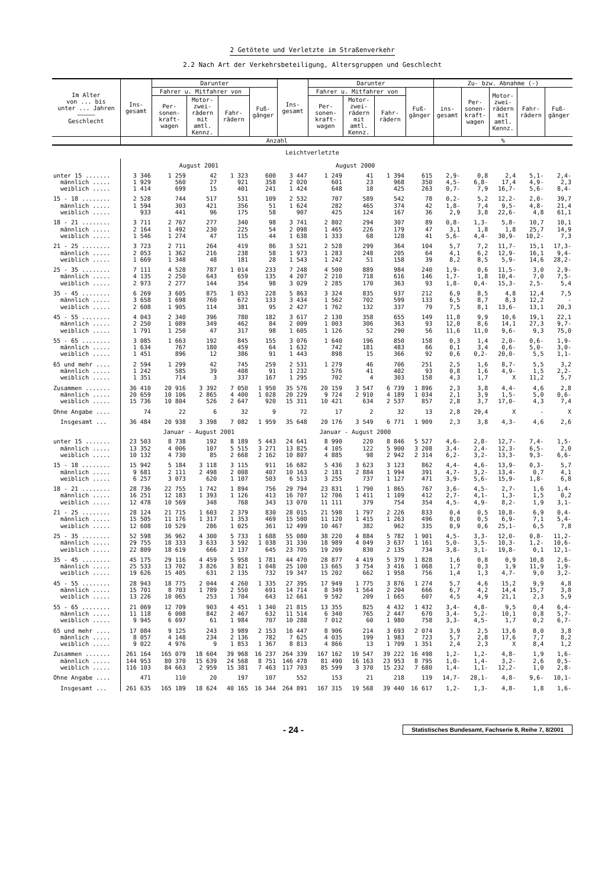2 Getötete und Verletzte im Straßenverkehr
2.2 Nach Art der Verkehrsbeteiligung, Altersgruppen und Geschlecht
| Im Alter von ... bis unter ... Jahren ――――― Geschlecht | Ins- gesamt | Darunter | | | | Ins- gesamt | Darunter | | | | Zu- bzw. Abnahme (-) | | | | |
| --- | --- | --- | --- | --- | --- | --- | --- | --- | --- | --- | --- | --- | --- | --- | --- |
| | | Fahrer u. Mitfahrer von | | | Fuß- gänger | | Fahrer u. Mitfahrer von | | | Fuß- gänger | ins- gesamt | Per- sonen- kraft- wagen | Motor- zwei- rädern mit amtl. Kennz. | Fahr- rädern | Fuß- gänger |
| | | Per- sonen- kraft- wagen | Motor- zwei- rädern mit amtl. Kennz. | Fahr- rädern | | | Per- sonen- kraft- wagen | Motor- zwei- rädern mit amtl. Kennz. | Fahr- rädern | | | | | | |
| | Anzahl | | | | | | | | | | % | | | | |
| Leichtverletzte | | | | | | | | | | | | | | | |
| | August 2001 | | | | | August 2000 | | | | | | | | | |
| unter 15 ....... | 3 346 | 1 259 | 42 | 1 323 | 600 | 3 447 | 1 249 | 41 | 1 394 | 615 | 2,9- | 0,8 | 2,4 | 5,1- | 2,4- |
| männlich ..... | 1 929 | 560 | 27 | 921 | 358 | 2 020 | 601 | 23 | 968 | 350 | 4,5- | 6,8- | 17,4 | 4,9- | 2,3 |
| weiblich ..... | 1 414 | 699 | 15 | 401 | 241 | 1 424 | 648 | 18 | 425 | 263 | 0,7- | 7,9 | 16,7- | 5,6- | 8,4- |
| 15 - 18 ........ | 2 528 | 744 | 517 | 531 | 109 | 2 532 | 707 | 589 | 542 | 78 | 0,2- | 5,2 | 12,2- | 2,0- | 39,7 |
| männlich ..... | 1 594 | 303 | 421 | 356 | 51 | 1 624 | 282 | 465 | 374 | 42 | 1,8- | 7,4 | 9,5- | 4,8- | 21,4 |
| weiblich ..... | 933 | 441 | 96 | 175 | 58 | 907 | 425 | 124 | 167 | 36 | 2,9 | 3,8 | 22,6- | 4,8 | 61,1 |
| 18 - 21 ........ | 3 711 | 2 767 | 277 | 340 | 98 | 3 741 | 2 802 | 294 | 307 | 89 | 0,8- | 1,3- | 5,8- | 10,7 | 10,1 |
| männlich ..... | 2 164 | 1 492 | 230 | 225 | 54 | 2 098 | 1 465 | 226 | 179 | 47 | 3,1 | 1,8 | 1,8 | 25,7 | 14,9 |
| weiblich ..... | 1 546 | 1 274 | 47 | 115 | 44 | 1 638 | 1 333 | 68 | 128 | 41 | 5,6- | 4,4- | 30,9- | 10,2- | 7,3 |
| 21 - 25 ........ | 3 723 | 2 711 | 264 | 419 | 86 | 3 521 | 2 528 | 299 | 364 | 104 | 5,7 | 7,2 | 11,7- | 15,1 | 17,3- |
| männlich ..... | 2 053 | 1 362 | 216 | 238 | 58 | 1 973 | 1 283 | 248 | 205 | 64 | 4,1 | 6,2 | 12,9- | 16,1 | 9,4- |
| weiblich ..... | 1 669 | 1 348 | 48 | 181 | 28 | 1 543 | 1 242 | 51 | 158 | 39 | 8,2 | 8,5 | 5,9- | 14,6 | 28,2- |
| 25 - 35 ........ | 7 111 | 4 528 | 787 | 1 014 | 233 | 7 248 | 4 500 | 889 | 984 | 240 | 1,9- | 0,6 | 11,5- | 3,0 | 2,9- |
| männlich ..... | 4 135 | 2 250 | 643 | 659 | 135 | 4 207 | 2 210 | 718 | 616 | 146 | 1,7- | 1,8 | 10,4- | 7,0 | 7,5- |
| weiblich ..... | 2 973 | 2 277 | 144 | 354 | 98 | 3 029 | 2 285 | 170 | 363 | 93 | 1,8- | 0,4- | 15,3- | 2,5- | 5,4 |
| 35 - 45 ........ | 6 269 | 3 605 | 875 | 1 053 | 228 | 5 863 | 3 324 | 835 | 937 | 212 | 6,9 | 8,5 | 4,8 | 12,4 | 7,5 |
| männlich ..... | 3 658 | 1 698 | 760 | 672 | 133 | 3 434 | 1 562 | 702 | 599 | 133 | 6,5 | 8,7 | 8,3 | 12,2 | - |
| weiblich ..... | 2 608 | 1 905 | 114 | 381 | 95 | 2 427 | 1 762 | 132 | 337 | 79 | 7,5 | 8,1 | 13,6- | 13,1 | 20,3 |
| 45 - 55 ........ | 4 043 | 2 340 | 396 | 780 | 182 | 3 617 | 2 130 | 358 | 655 | 149 | 11,8 | 9,9 | 10,6 | 19,1 | 22,1 |
| männlich ..... | 2 250 | 1 089 | 349 | 462 | 84 | 2 009 | 1 003 | 306 | 363 | 93 | 12,0 | 8,6 | 14,1 | 27,3 | 9,7- |
| weiblich ..... | 1 791 | 1 250 | 47 | 317 | 98 | 1 605 | 1 126 | 52 | 290 | 56 | 11,6 | 11,0 | 9,6- | 9,3 | 75,0 |
| 55 - 65 ........ | 3 085 | 1 663 | 192 | 845 | 155 | 3 076 | 1 640 | 196 | 850 | 158 | 0,3 | 1,4 | 2,0- | 0,6- | 1,9- |
| männlich ..... | 1 634 | 767 | 180 | 459 | 64 | 1 632 | 742 | 181 | 483 | 66 | 0,1 | 3,4 | 0,6- | 5,0- | 3,0- |
| weiblich ..... | 1 451 | 896 | 12 | 386 | 91 | 1 443 | 898 | 15 | 366 | 92 | 0,6 | 0,2- | 20,0- | 5,5 | 1,1- |
| 65 und mehr .... | 2 594 | 1 299 | 42 | 745 | 259 | 2 531 | 1 279 | 46 | 706 | 251 | 2,5 | 1,6 | 8,7- | 5,5 | 3,2 |
| männlich ..... | 1 242 | 585 | 39 | 408 | 91 | 1 232 | 576 | 41 | 402 | 93 | 0,8 | 1,6 | 4,9- | 1,5 | 2,2- |
| weiblich ..... | 1 351 | 714 | 3 | 337 | 167 | 1 295 | 702 | 4 | 303 | 158 | 4,3 | 1,7 | X | 11,2 | 5,7 |
| Zusammen ....... | 36 410 | 20 916 | 3 392 | 7 050 | 1 950 | 35 576 | 20 159 | 3 547 | 6 739 | 1 896 | 2,3 | 3,8 | 4,4- | 4,6 | 2,8 |
| männlich ..... | 20 659 | 10 106 | 2 865 | 4 400 | 1 028 | 20 229 | 9 724 | 2 910 | 4 189 | 1 034 | 2,1 | 3,9 | 1,5- | 5,0 | 0,6- |
| weiblich ..... | 15 736 | 10 804 | 526 | 2 647 | 920 | 15 311 | 10 421 | 634 | 2 537 | 857 | 2,8 | 3,7 | 17,0- | 4,3 | 7,4 |
| Ohne Angabe .... | 74 | 22 | 6 | 32 | 9 | 72 | 17 | 2 | 32 | 13 | 2,8 | 29,4 | X | - | X |
| Insgesamt ... | 36 484 | 20 938 | 3 398 | 7 082 | 1 959 | 35 648 | 20 176 | 3 549 | 6 771 | 1 909 | 2,3 | 3,8 | 4,3- | 4,6 | 2,6 |
| | Januar - August 2001 | | | | | Januar - August 2000 | | | | | | | | | |
| unter 15 ....... | 23 503 | 8 738 | 192 | 8 189 | 5 443 | 24 641 | 8 990 | 220 | 8 846 | 5 527 | 4,6- | 2,8- | 12,7- | 7,4- | 1,5- |
| männlich ..... | 13 352 | 4 006 | 107 | 5 515 | 3 271 | 13 825 | 4 105 | 122 | 5 900 | 3 208 | 3,4- | 2,4- | 12,3- | 6,5- | 2,0 |
| weiblich ..... | 10 132 | 4 730 | 85 | 2 668 | 2 162 | 10 807 | 4 885 | 98 | 2 942 | 2 314 | 6,2- | 3,2- | 13,3- | 9,3- | 6,6- |
| 15 - 18 ........ | 15 942 | 5 184 | 3 118 | 3 115 | 911 | 16 682 | 5 436 | 3 623 | 3 123 | 862 | 4,4- | 4,6- | 13,9- | 0,3- | 5,7 |
| männlich ..... | 9 681 | 2 111 | 2 498 | 2 008 | 407 | 10 163 | 2 181 | 2 884 | 1 994 | 391 | 4,7- | 3,2- | 13,4- | 0,7 | 4,1 |
| weiblich ..... | 6 257 | 3 073 | 620 | 1 107 | 503 | 6 513 | 3 255 | 737 | 1 127 | 471 | 3,9- | 5,6- | 15,9- | 1,8- | 6,8 |
| 18 - 21 ........ | 28 736 | 22 755 | 1 742 | 1 894 | 756 | 29 794 | 23 831 | 1 790 | 1 865 | 767 | 3,6- | 4,5- | 2,7- | 1,6 | 1,4- |
| männlich ..... | 16 251 | 12 183 | 1 393 | 1 126 | 413 | 16 707 | 12 706 | 1 411 | 1 109 | 412 | 2,7- | 4,1- | 1,3- | 1,5 | 0,2 |
| weiblich ..... | 12 478 | 10 569 | 348 | 768 | 343 | 13 070 | 11 111 | 379 | 754 | 354 | 4,5- | 4,9- | 8,2- | 1,9 | 3,1- |
| 21 - 25 ........ | 28 124 | 21 715 | 1 603 | 2 379 | 830 | 28 015 | 21 598 | 1 797 | 2 226 | 833 | 0,4 | 0,5 | 10,8- | 6,9 | 0,4- |
| männlich ..... | 15 505 | 11 176 | 1 317 | 1 353 | 469 | 15 500 | 11 120 | 1 415 | 1 263 | 496 | 0,0 | 0,5 | 6,9- | 7,1 | 5,4- |
| weiblich ..... | 12 608 | 10 529 | 286 | 1 025 | 361 | 12 499 | 10 467 | 382 | 962 | 335 | 0,9 | 0,6 | 25,1- | 6,5 | 7,8 |
| 25 - 35 ........ | 52 598 | 36 962 | 4 300 | 5 733 | 1 688 | 55 080 | 38 220 | 4 884 | 5 782 | 1 901 | 4,5- | 3,3- | 12,0- | 0,8- | 11,2- |
| männlich ..... | 29 755 | 18 333 | 3 633 | 3 592 | 1 038 | 31 330 | 18 989 | 4 049 | 3 637 | 1 161 | 5,0- | 3,5- | 10,3- | 1,2- | 10,6- |
| weiblich ..... | 22 809 | 18 619 | 666 | 2 137 | 645 | 23 705 | 19 209 | 830 | 2 135 | 734 | 3,8- | 3,1- | 19,8- | 0,1 | 12,1- |
| 35 - 45 ........ | 45 175 | 29 116 | 4 459 | 5 958 | 1 781 | 44 470 | 28 877 | 4 419 | 5 379 | 1 828 | 1,6 | 0,8 | 0,9 | 10,8 | 2,6- |
| männlich ..... | 25 533 | 13 702 | 3 826 | 3 821 | 1 048 | 25 100 | 13 665 | 3 754 | 3 416 | 1 068 | 1,7 | 0,3 | 1,9 | 11,9 | 1,9- |
| weiblich ..... | 19 626 | 15 405 | 631 | 2 135 | 732 | 19 347 | 15 202 | 662 | 1 958 | 756 | 1,4 | 1,3 | 4,7- | 9,0 | 3,2- |
| 45 - 55 ........ | 28 943 | 18 775 | 2 044 | 4 260 | 1 335 | 27 395 | 17 949 | 1 775 | 3 876 | 1 274 | 5,7 | 4,6 | 15,2 | 9,9 | 4,8 |
| männlich ..... | 15 701 | 8 703 | 1 789 | 2 550 | 691 | 14 714 | 8 349 | 1 564 | 2 204 | 666 | 6,7 | 4,2 | 14,4 | 15,7 | 3,8 |
| weiblich ..... | 13 226 | 10 065 | 253 | 1 704 | 643 | 12 661 | 9 592 | 209 | 1 665 | 607 | 4,5 | 4,9 | 21,1 | 2,3 | 5,9 |
| 55 - 65 ........ | 21 069 | 12 709 | 903 | 4 451 | 1 340 | 21 815 | 13 355 | 825 | 4 432 | 1 432 | 3,4- | 4,8- | 9,5 | 0,4 | 6,4- |
| männlich ..... | 11 118 | 6 008 | 842 | 2 467 | 632 | 11 514 | 6 340 | 765 | 2 447 | 670 | 3,4- | 5,2- | 10,1 | 0,8 | 5,7- |
| weiblich ..... | 9 945 | 6 697 | 61 | 1 984 | 707 | 10 288 | 7 012 | 60 | 1 980 | 758 | 3,3- | 4,5- | 1,7 | 0,2 | 6,7- |
| 65 und mehr .... | 17 084 | 9 125 | 243 | 3 989 | 2 153 | 16 447 | 8 906 | 214 | 3 693 | 2 074 | 3,9 | 2,5 | 13,6 | 8,0 | 3,8 |
| männlich ..... | 8 057 | 4 148 | 234 | 2 136 | 782 | 7 625 | 4 035 | 199 | 1 983 | 723 | 5,7 | 2,8 | 17,6 | 7,7 | 8,2 |
| weiblich ..... | 9 022 | 4 976 | 9 | 1 853 | 1 367 | 8 813 | 4 866 | 13 | 1 709 | 1 351 | 2,4 | 2,3 | X | 8,4 | 1,2 |
| Zusammen ....... | 261 164 | 165 079 | 18 604 | 39 968 | 16 237 | 264 339 | 167 162 | 19 547 | 39 222 | 16 498 | 1,2- | 1,2- | 4,8- | 1,9 | 1,6- |
| männlich ..... | 144 953 | 80 370 | 15 639 | 24 568 | 8 751 | 146 478 | 81 490 | 16 163 | 23 953 | 8 795 | 1,0- | 1,4- | 3,2- | 2,6 | 0,5- |
| weiblich ..... | 116 103 | 84 663 | 2 959 | 15 381 | 7 463 | 117 703 | 85 599 | 3 370 | 15 232 | 7 680 | 1,4- | 1,1- | 12,2- | 1,0 | 2,8- |
| Ohne Angabe .... | 471 | 110 | 20 | 197 | 107 | 552 | 153 | 21 | 218 | 119 | 14,7- | 28,1- | 4,8- | 9,6- | 10,1- |
| Insgesamt ... | 261 635 | 165 189 | 18 624 | 40 165 | 16 344 | 264 891 | 167 315 | 19 568 | 39 440 | 16 617 | 1,2- | 1,3- | 4,8- | 1,8 | 1,6- |
- 24 - Statistisches Bundesamt, Fachserie 8, Reihe 7, 8/2001